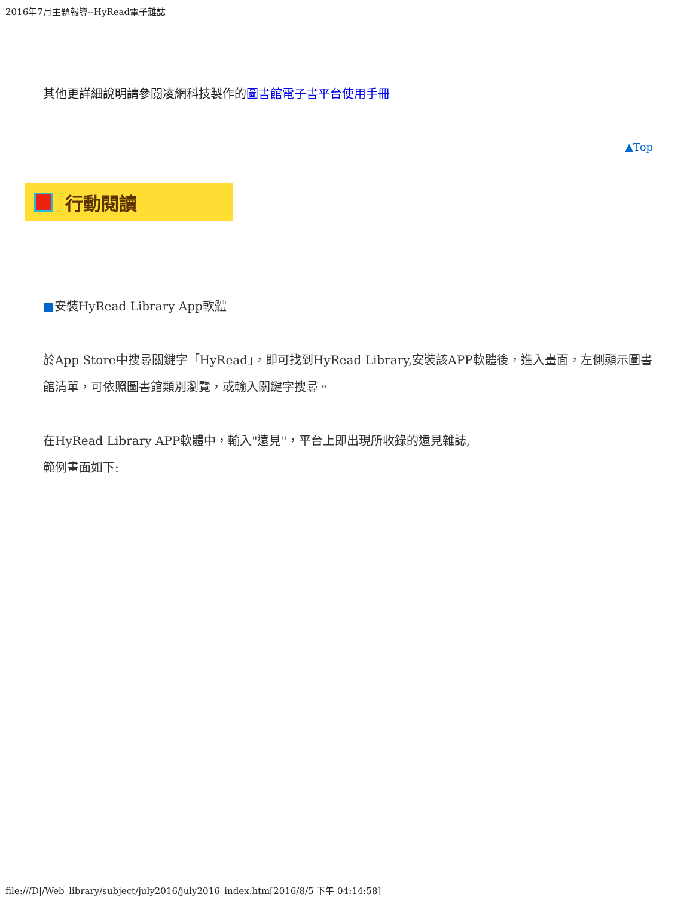2016年7月主題報導--HyRead電子雜誌
其他更詳細說明請參閱凌網科技製作的圖書館電子書平台使用手冊
▲Top
行動閱讀
■安裝HyRead Library App軟體
於App Store中搜尋關鍵字「HyRead」，即可找到HyRead Library,安裝該APP軟體後，進入畫面，左側顯示圖書館清單，可依照圖書館類別瀏覽，或輸入關鍵字搜尋。
在HyRead Library APP軟體中，輸入"遠見"，平台上即出現所收錄的遠見雜誌,
範例畫面如下:
file:///D|/Web_library/subject/july2016/july2016_index.htm[2016/8/5 下午 04:14:58]